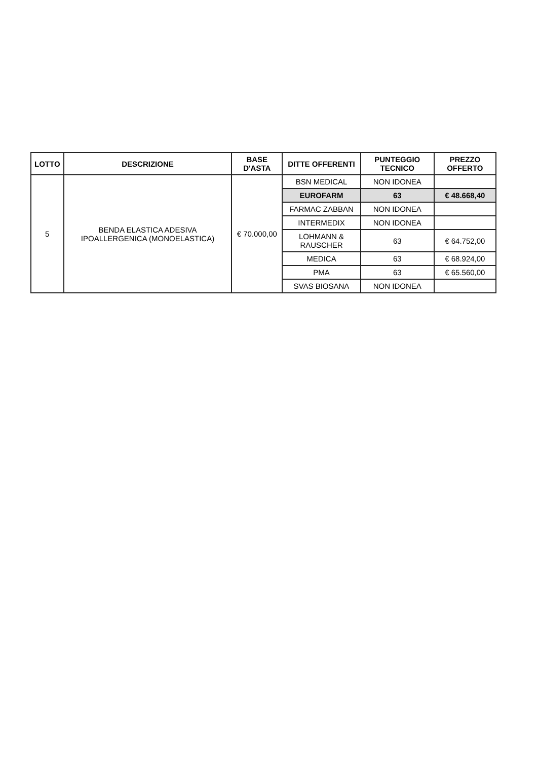| LOTTO | DESCRIZIONE | BASE D'ASTA | DITTE OFFERENTI | PUNTEGGIO TECNICO | PREZZO OFFERTO |
| --- | --- | --- | --- | --- | --- |
| 5 | BENDA ELASTICA ADESIVA IPOALLERGENICA (MONOELASTICA) | € 70.000,00 | BSN MEDICAL | NON IDONEA | |
| | | | EUROFARM | 63 | € 48.668,40 |
| | | | FARMAC ZABBAN | NON IDONEA | |
| | | | INTERMEDIX | NON IDONEA | |
| | | | LOHMANN & RAUSCHER | 63 | € 64.752,00 |
| | | | MEDICA | 63 | € 68.924,00 |
| | | | PMA | 63 | € 65.560,00 |
| | | | SVAS BIOSANA | NON IDONEA | |